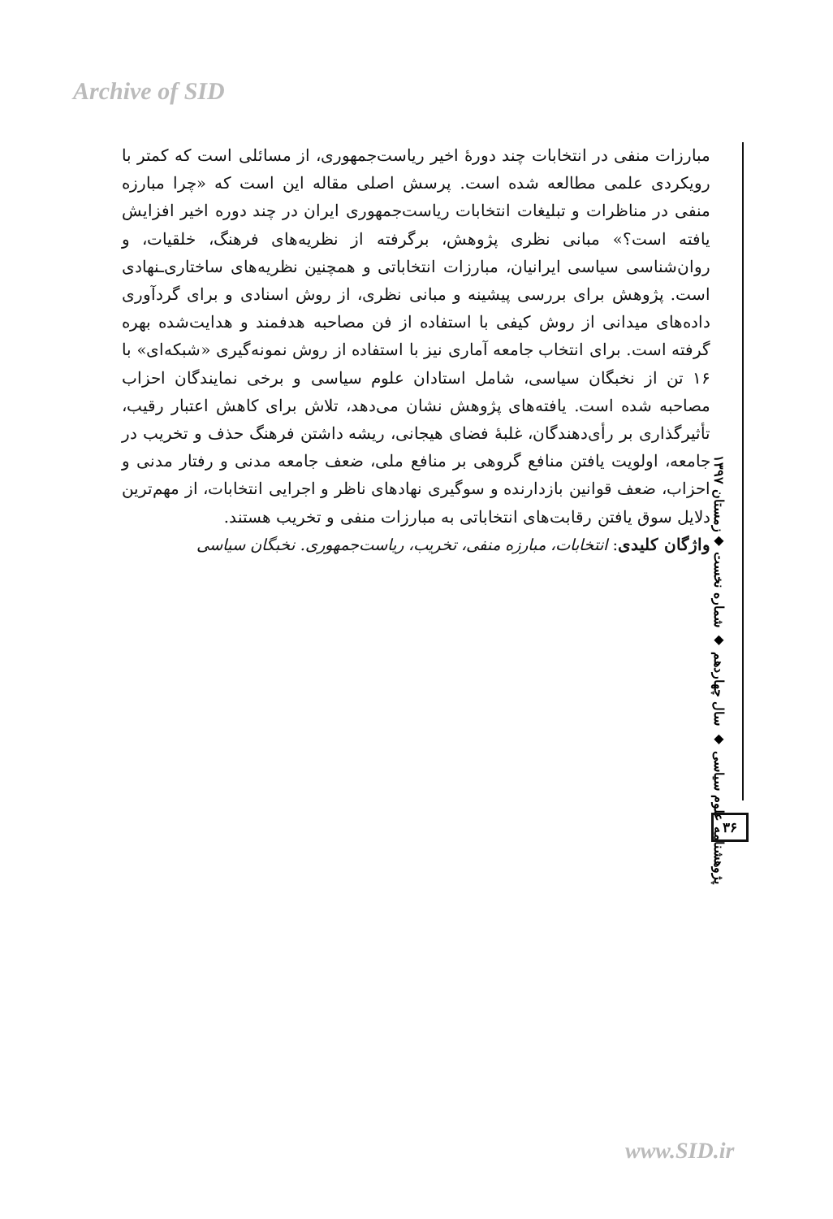Archive of SID
مبارزات منفی در انتخابات چند دورهٔ اخیر ریاست‌جمهوری، از مسائلی است که کمتر با رویکردی علمی مطالعه شده است. پرسش اصلی مقاله این است که «چرا مبارزه منفی در مناظرات و تبلیغات انتخابات ریاست‌جمهوری ایران در چند دوره اخیر افزایش یافته است؟» مبانی نظری پژوهش، برگرفته از نظریه‌های فرهنگ، خلقیات، و روان‌شناسی سیاسی ایرانیان، مبارزات انتخاباتی و همچنین نظریه‌های ساختاری‌ـنهادی است. پژوهش برای بررسی پیشینه و مبانی نظری، از روش اسنادی و برای گردآوری داده‌های میدانی از روش کیفی با استفاده از فن مصاحبه هدفمند و هدایت‌شده بهره گرفته است. برای انتخاب جامعه آماری نیز با استفاده از روش نمونه‌گیری «شبکه‌ای» با ۱۶ تن از نخبگان سیاسی، شامل استادان علوم سیاسی و برخی نمایندگان احزاب مصاحبه شده است. یافته‌های پژوهش نشان می‌دهد، تلاش برای کاهش اعتبار رقیب، تأثیرگذاری بر رأی‌دهندگان، غلبهٔ فضای هیجانی، ریشه داشتن فرهنگ حذف و تخریب در جامعه، اولویت یافتن منافع گروهی بر منافع ملی، ضعف جامعه مدنی و رفتار مدنی و احزاب، ضعف قوانین بازدارنده و سوگیری نهادهای ناظر و اجرایی انتخابات، از مهم‌ترین دلایل سوق یافتن رقابت‌های انتخاباتی به مبارزات منفی و تخریب هستند.
واژگان کلیدی: انتخابات، مبارزه منفی، تخریب، ریاست‌جمهوری. نخبگان سیاسی
پژوهشنامه علوم سیاسی ◆ سال چهاردهم ◆ شماره نخست ◆زمستان ۱۳۹۷
۳۶
www.SID.ir